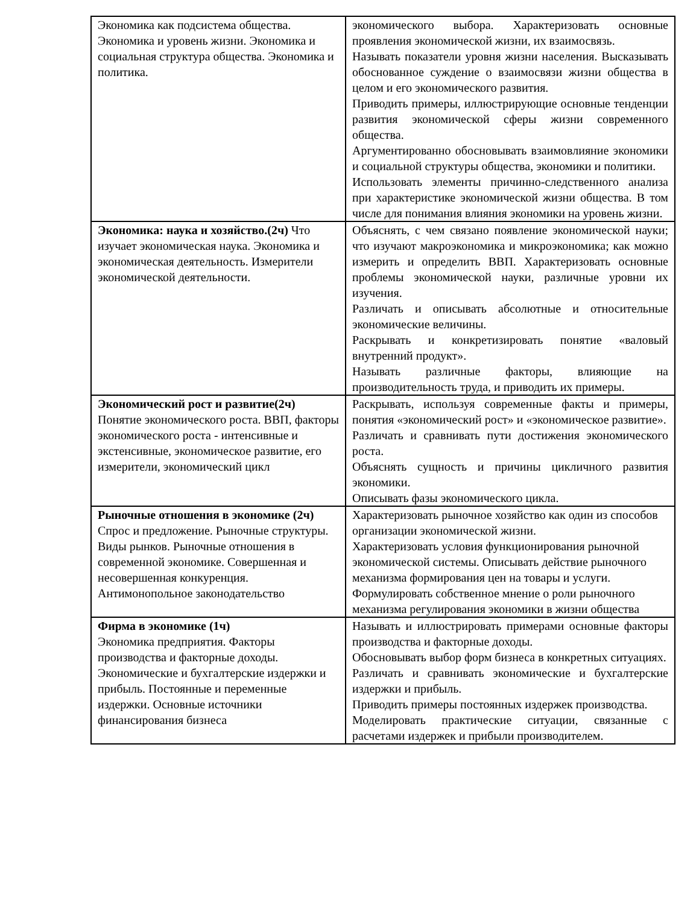| Экономика как подсистема общества. Экономика и уровень жизни. Экономика и социальная структура общества. Экономика и политика. | экономического выбора. Характеризовать основные проявления экономической жизни, их взаимосвязь. Называть показатели уровня жизни населения. Высказывать обоснованное суждение о взаимосвязи жизни общества в целом и его экономического развития. Приводить примеры, иллюстрирующие основные тенденции развития экономической сферы жизни современного общества. Аргументированно обосновывать взаимовлияние экономики и социальной структуры общества, экономики и политики. Использовать элементы причинно-следственного анализа при характеристике экономической жизни общества. В том числе для понимания влияния экономики на уровень жизни. |
| Экономика: наука и хозяйство.(2ч) Что изучает экономическая наука. Экономика и экономическая деятельность. Измерители экономической деятельности. | Объяснять, с чем связано появление экономической науки; что изучают макроэкономика и микроэкономика; как можно измерить и определить ВВП. Характеризовать основные проблемы экономической науки, различные уровни их изучения. Различать и описывать абсолютные и относительные экономические величины. Раскрывать и конкретизировать понятие «валовый внутренний продукт». Называть различные факторы, влияющие на производительность труда, и приводить их примеры. |
| Экономический рост и развитие(2ч) Понятие экономического роста. ВВП, факторы экономического роста - интенсивные и экстенсивные, экономическое развитие, его измерители, экономический цикл | Раскрывать, используя современные факты и примеры, понятия «экономический рост» и «экономическое развитие». Различать и сравнивать пути достижения экономического роста. Объяснять сущность и причины цикличного развития экономики. Описывать фазы экономического цикла. |
| Рыночные отношения в экономике (2ч) Спрос и предложение. Рыночные структуры. Виды рынков. Рыночные отношения в современной экономике. Совершенная и несовершенная конкуренция. Антимонопольное законодательство | Характеризовать рыночное хозяйство как один из способов организации экономической жизни. Характеризовать условия функционирования рыночной экономической системы. Описывать действие рыночного механизма формирования цен на товары и услуги. Формулировать собственное мнение о роли рыночного механизма регулирования экономики в жизни общества |
| Фирма в экономике (1ч) Экономика предприятия. Факторы производства и факторные доходы. Экономические и бухгалтерские издержки и прибыль. Постоянные и переменные издержки. Основные источники финансирования бизнеса | Называть и иллюстрировать примерами основные факторы производства и факторные доходы. Обосновывать выбор форм бизнеса в конкретных ситуациях. Различать и сравнивать экономические и бухгалтерские издержки и прибыль. Приводить примеры постоянных издержек производства. Моделировать практические ситуации, связанные с расчетами издержек и прибыли производителем. |